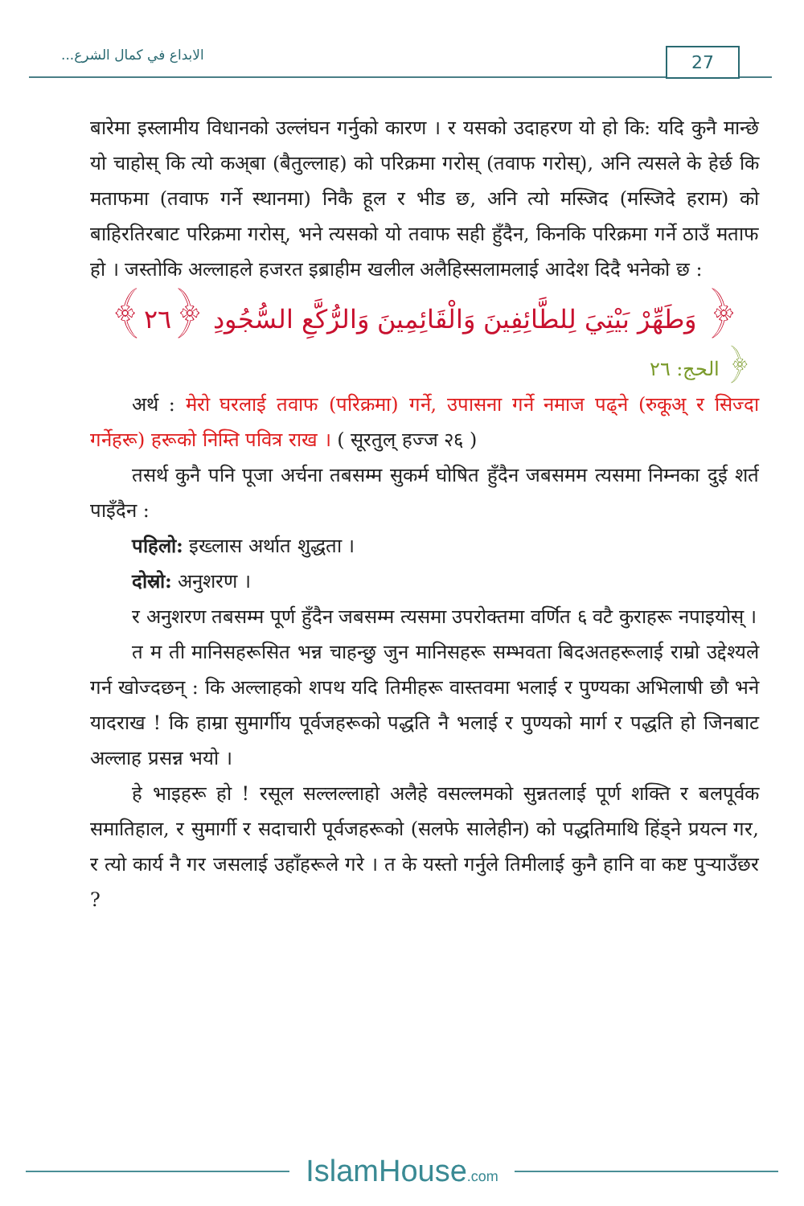الابداع في كمال الشرع...
27
बारेमा इस्लामीय विधानको उल्लंघन गर्नुको कारण । र यसको उदाहरण यो हो कि: यदि कुनै मान्छे यो चाहोस् कि त्यो कअ्बा (बैतुल्लाह) को परिक्रमा गरोस् (तवाफ गरोस्), अनि त्यसले के हेर्छ कि मताफमा (तवाफ गर्ने स्थानमा) निकै हूल र भीड छ, अनि त्यो मस्जिद (मस्जिदे हराम) को बाहिरतिरबाट परिक्रमा गरोस्, भने त्यसको यो तवाफ सही हुँदैन, किनकि परिक्रमा गर्ने ठाउँ मताफ हो । जस्तोकि अल्लाहले हजरत इब्राहीम खलील अलैहिस्सलामलाई आदेश दिदै भनेको छ :
﴿ وَطَهِّرْ بَيْتِيَ لِلطَّائِفِينَ وَالْقَائِمِينَ وَالرُّكَّعِ السُّجُودِ ﴿٢٦﴾
﴿ الحج: ٢٦
अर्थ : मेरो घरलाई तवाफ (परिक्रमा) गर्ने, उपासना गर्ने नमाज पढ्ने (रुकूअ् र सिज्दा गर्नेहरू) हरूको निम्ति पवित्र राख । ( सूरतुल् हज्ज २६ )
तसर्थ कुनै पनि पूजा अर्चना तबसम्म सुकर्म घोषित हुँदैन जबसमम त्यसमा निम्नका दुई शर्त पाइँदैन :
पहिलो: इख्लास अर्थात शुद्धता ।
दोस्रो: अनुशरण ।
र अनुशरण तबसम्म पूर्ण हुँदैन जबसम्म त्यसमा उपरोक्तमा वर्णित ६ वटै कुराहरू नपाइयोस् ।
त म ती मानिसहरूसित भन्न चाहन्छु जुन मानिसहरू सम्भवता बिदअतहरूलाई राम्रो उद्देश्यले गर्न खोज्दछन् : कि अल्लाहको शपथ यदि तिमीहरू वास्तवमा भलाई र पुण्यका अभिलाषी छौ भने यादराख ! कि हाम्रा सुमार्गीय पूर्वजहरूको पद्धति नै भलाई र पुण्यको मार्ग र पद्धति हो जिनबाट अल्लाह प्रसन्न भयो ।
हे भाइहरू हो ! रसूल सल्लल्लाहो अलैहे वसल्लमको सुन्नतलाई पूर्ण शक्ति र बलपूर्वक समातिहाल, र सुमार्गी र सदाचारी पूर्वजहरूको (सलफे सालेहीन) को पद्धतिमाथि हिंड्ने प्रयत्न गर, र त्यो कार्य नै गर जसलाई उहाँहरूले गरे । त के यस्तो गर्नुले तिमीलाई कुनै हानि वा कष्ट पुऱ्याउँछर ?
IslamHouse.com